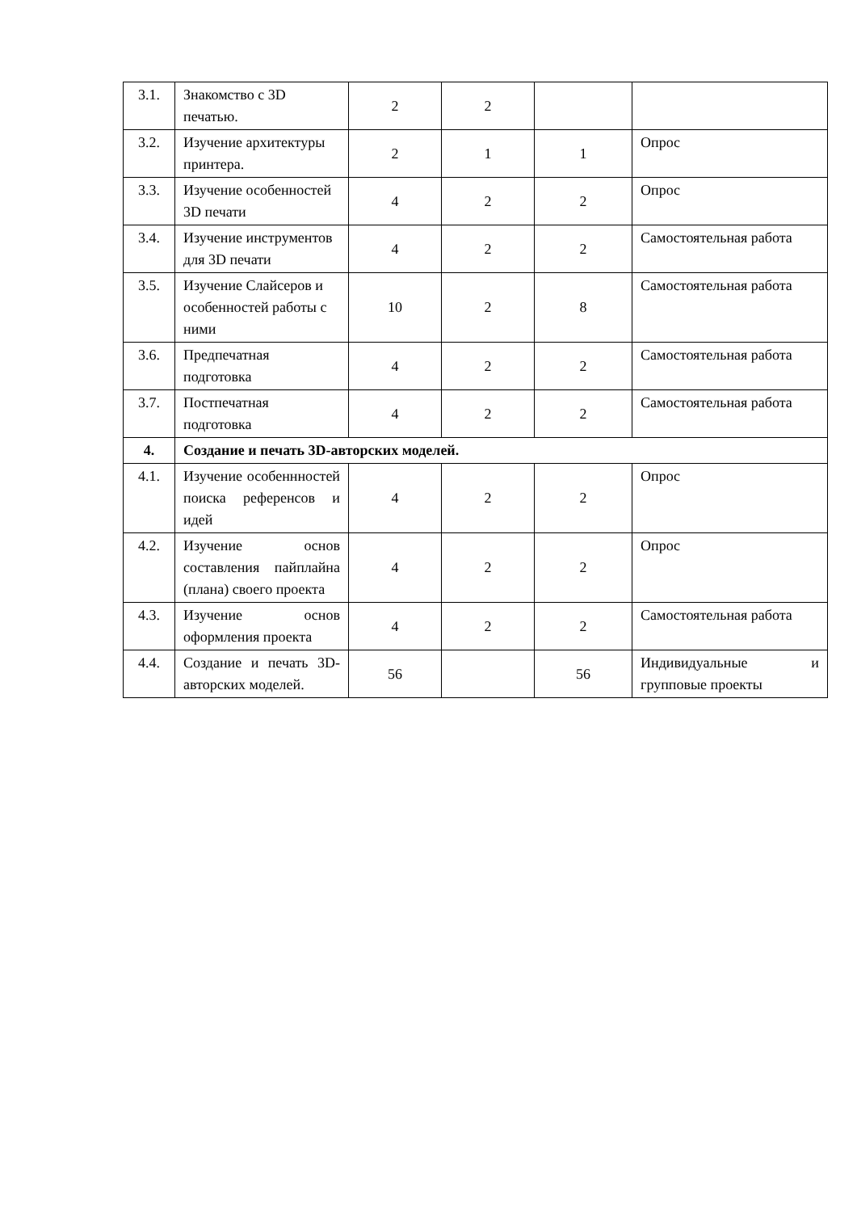| 3.1. | Знакомство с 3D печатью. | 2 | 2 | | |
| 3.2. | Изучение архитектуры принтера. | 2 | 1 | 1 | Опрос |
| 3.3. | Изучение особенностей 3D печати | 4 | 2 | 2 | Опрос |
| 3.4. | Изучение инструментов для 3D печати | 4 | 2 | 2 | Самостоятельная работа |
| 3.5. | Изучение Слайсеров и особенностей работы с ними | 10 | 2 | 8 | Самостоятельная работа |
| 3.6. | Предпечатная подготовка | 4 | 2 | 2 | Самостоятельная работа |
| 3.7. | Постпечатная подготовка | 4 | 2 | 2 | Самостоятельная работа |
| 4. | Создание и печать 3D-авторских моделей. | | | | |
| 4.1. | Изучение особеннностей поиска референсов и идей | 4 | 2 | 2 | Опрос |
| 4.2. | Изучение основ составления пайплайна (плана) своего проекта | 4 | 2 | 2 | Опрос |
| 4.3. | Изучение основ оформления проекта | 4 | 2 | 2 | Самостоятельная работа |
| 4.4. | Создание и печать 3D-авторских моделей. | 56 | | 56 | Индивидуальные и групповые проекты |